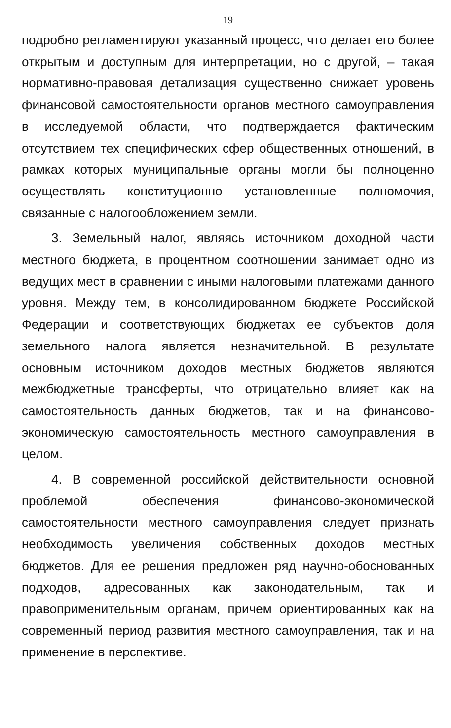19
подробно регламентируют указанный процесс, что делает его более открытым и доступным для интерпретации, но с другой, – такая нормативно-правовая детализация существенно снижает уровень финансовой самостоятельности органов местного самоуправления в исследуемой области, что подтверждается фактическим отсутствием тех специфических сфер общественных отношений, в рамках которых муниципальные органы могли бы полноценно осуществлять конституционно установленные полномочия, связанные с налогообложением земли.
3. Земельный налог, являясь источником доходной части местного бюджета, в процентном соотношении занимает одно из ведущих мест в сравнении с иными налоговыми платежами данного уровня. Между тем, в консолидированном бюджете Российской Федерации и соответствующих бюджетах ее субъектов доля земельного налога является незначительной. В результате основным источником доходов местных бюджетов являются межбюджетные трансферты, что отрицательно влияет как на самостоятельность данных бюджетов, так и на финансово-экономическую самостоятельность местного самоуправления в целом.
4. В современной российской действительности основной проблемой обеспечения финансово-экономической самостоятельности местного самоуправления следует признать необходимость увеличения собственных доходов местных бюджетов. Для ее решения предложен ряд научно-обоснованных подходов, адресованных как законодательным, так и правоприменительным органам, причем ориентированных как на современный период развития местного самоуправления, так и на применение в перспективе.